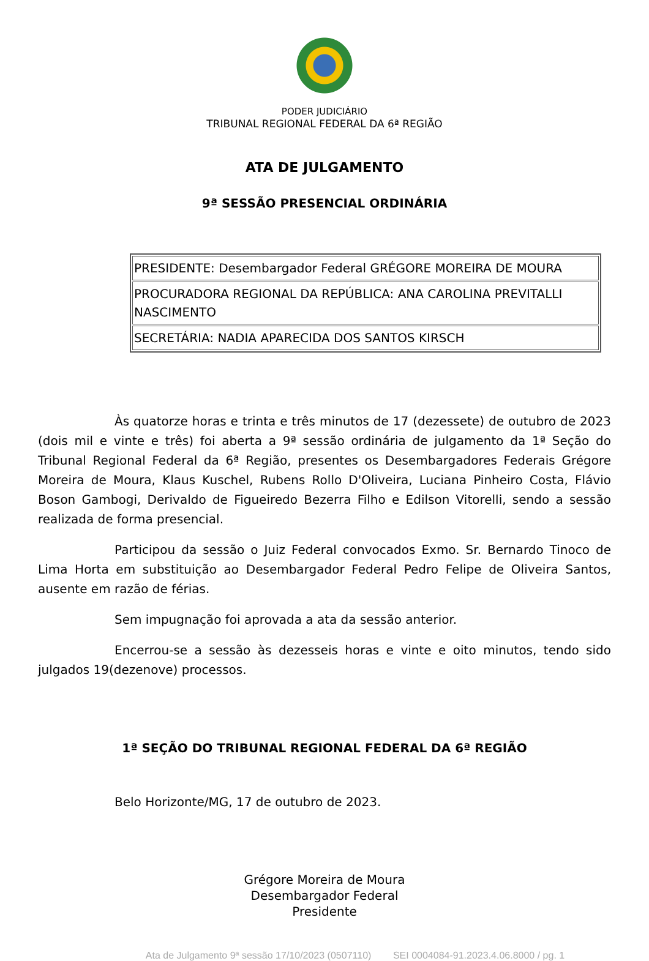PODER JUDICIÁRIO
TRIBUNAL REGIONAL FEDERAL DA 6ª REGIÃO
ATA DE JULGAMENTO
9ª SESSÃO PRESENCIAL ORDINÁRIA
| PRESIDENTE: Desembargador Federal GRÉGORE MOREIRA DE MOURA |
| PROCURADORA REGIONAL DA REPÚBLICA: ANA CAROLINA PREVITALLI NASCIMENTO |
| SECRETÁRIA: NADIA APARECIDA DOS SANTOS KIRSCH |
Às quatorze horas e trinta e três minutos de 17 (dezessete) de outubro de 2023 (dois mil e vinte e três) foi aberta a 9ª sessão ordinária de julgamento da 1ª Seção do Tribunal Regional Federal da 6ª Região, presentes os Desembargadores Federais Grégore Moreira de Moura, Klaus Kuschel, Rubens Rollo D'Oliveira, Luciana Pinheiro Costa, Flávio Boson Gambogi, Derivaldo de Figueiredo Bezerra Filho e Edilson Vitorelli, sendo a sessão realizada de forma presencial.
Participou da sessão o Juiz Federal convocados Exmo. Sr. Bernardo Tinoco de Lima Horta em substituição ao Desembargador Federal Pedro Felipe de Oliveira Santos, ausente em razão de férias.
Sem impugnação foi aprovada a ata da sessão anterior.
Encerrou-se a sessão às dezesseis horas e vinte e oito minutos, tendo sido julgados 19(dezenove) processos.
1ª SEÇÃO DO TRIBUNAL REGIONAL FEDERAL DA 6ª REGIÃO
Belo Horizonte/MG, 17 de outubro de 2023.
Grégore Moreira de Moura
Desembargador Federal
Presidente
Ata de Julgamento 9ª sessão 17/10/2023 (0507110) SEI 0004084-91.2023.4.06.8000 / pg. 1